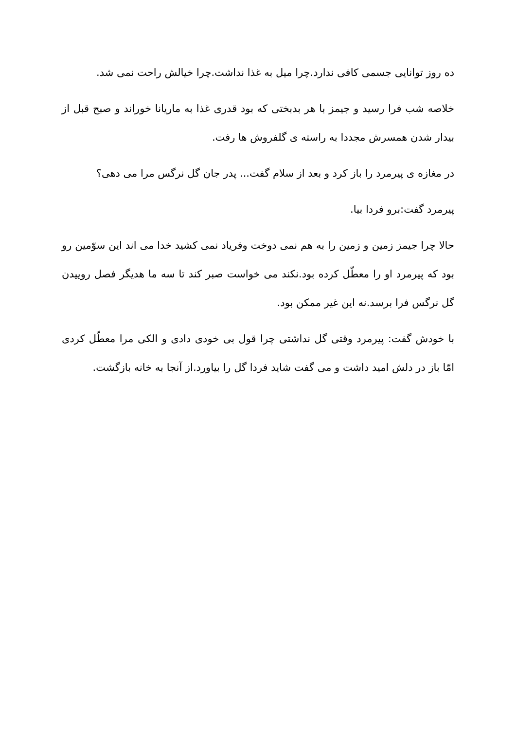ده روز توانایی جسمی کافی ندارد.چرا میل به غذا نداشت.چرا خیالش راحت نمی شد.
خلاصه شب فرا رسید و جیمز با هر بدبختی که بود قدری غذا به ماریانا خوراند و صبح قبل از بیدار شدن همسرش مجددا به راسته ی گلفروش ها رفت.
در مغازه ی پیرمرد را باز کرد و بعد از سلام گفت... پدر جان گل نرگس مرا می دهی؟
پیرمرد گفت:برو فردا بیا.
حالا چرا جیمز زمین و زمین را به هم نمی دوخت وفریاد نمی کشید خدا می اند این سوّمین رو بود که پیرمرد او را معطّل کرده بود.نکند می خواست صبر کند تا سه ما هدیگر فصل روییدن گل نرگس فرا برسد.نه این غیر ممکن بود.
با خودش گفت: پیرمرد وقتی گل نداشتی چرا قول بی خودی دادی و الکی مرا معطّل کردی امّا باز در دلش امید داشت و می گفت شاید فردا گل را بیاورد.از آنجا به خانه بازگشت.